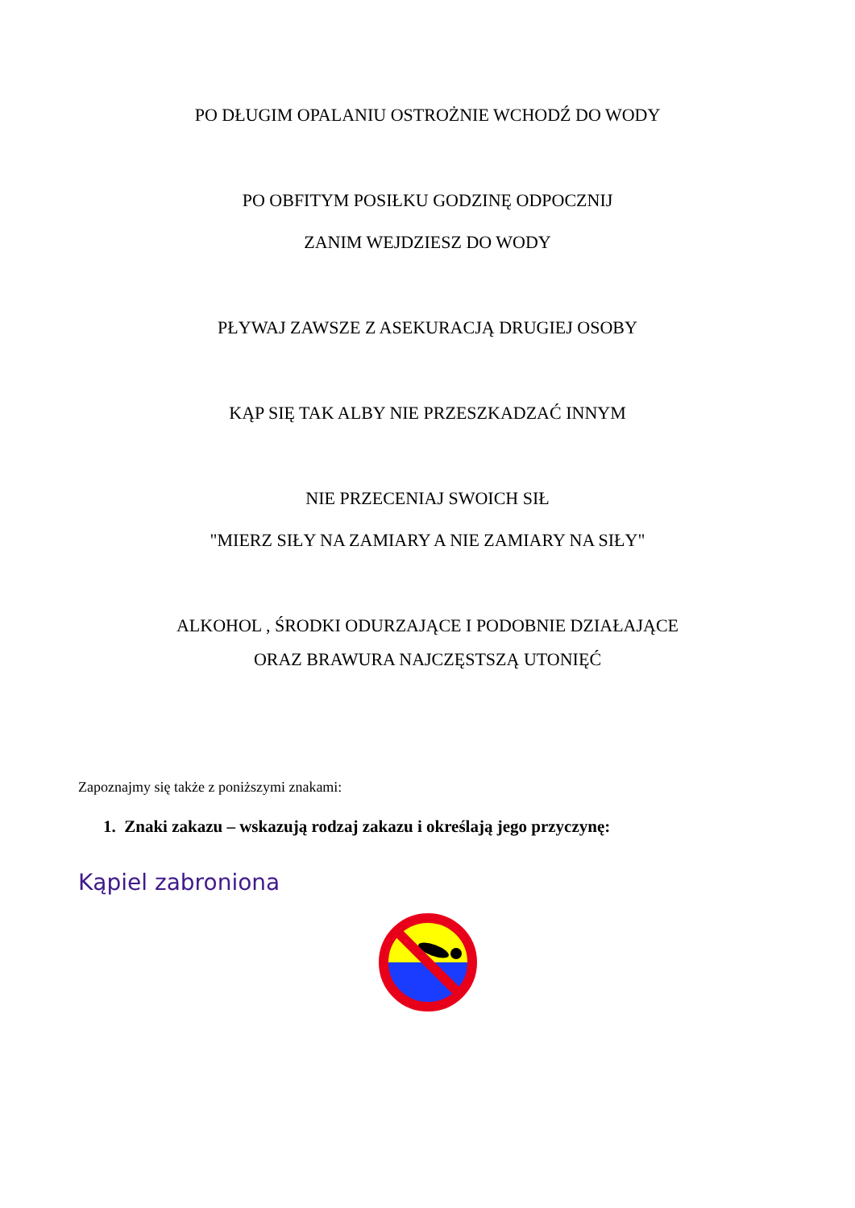PO DŁUGIM OPALANIU OSTROŻNIE WCHODŹ DO WODY
PO OBFITYM POSIŁKU GODZINĘ ODPOCZNIJ
ZANIM WEJDZIESZ DO WODY
PŁYWAJ ZAWSZE Z ASEKURACJĄ DRUGIEJ OSOBY
KĄP SIĘ TAK ALBY NIE PRZESZKADZAĆ INNYM
NIE PRZECENIAJ SWOICH SIŁ
"MIERZ SIŁY NA ZAMIARY A NIE ZAMIARY NA SIŁY"
ALKOHOL , ŚRODKI ODURZAJĄCE I PODOBNIE DZIAŁAJĄCE
ORAZ BRAWURA NAJCZĘSTSZĄ UTONIĘĆ
Zapoznajmy się także z poniższymi znakami:
1. Znaki zakazu – wskazują rodzaj zakazu i określają jego przyczynę:
Kąpiel zabroniona